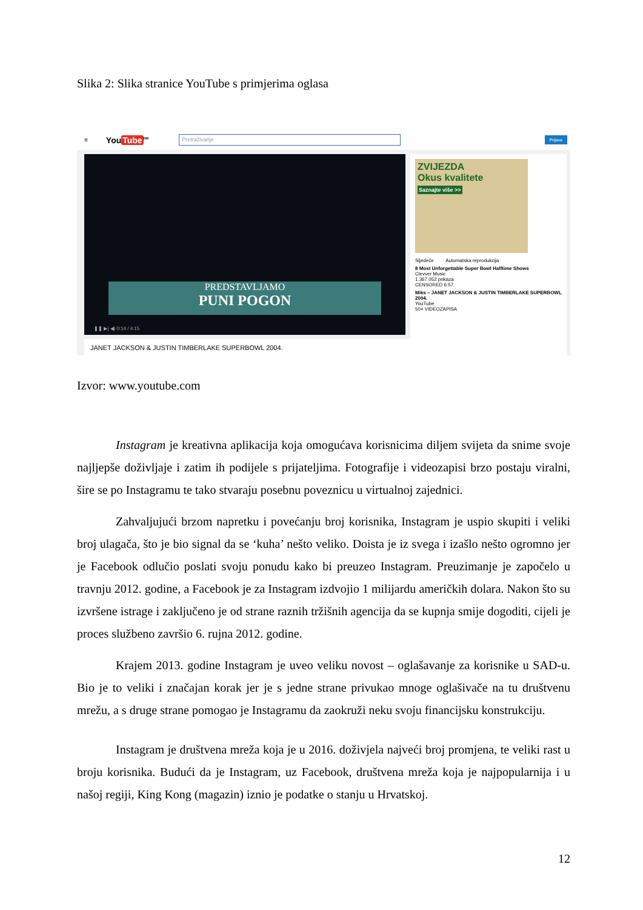Slika 2: Slika stranice YouTube s primjerima oglasa
≡ YouTube<sup>HR</sup>
Pretraživanje
Prijava
PREDSTAVLJAMO
PUNI POGON
❚❚ ▶| ◀) 0:14 / 4:15
JANET JACKSON & JUSTIN TIMBERLAKE SUPERBOWL 2004.
ZVIJEZDA
Okus kvalitete
Saznajte više >>
Sljedeće Automatska reprodukcija
8 Most Unforgettable Super Bowl Halftime Shows
Clevver Music
1.367.052 prikaza
CENSORED 6:57
Miks – JANET JACKSON & JUSTIN TIMBERLAKE SUPERBOWL 2004.
YouTube
50+ VIDEOZAPISA
Izvor: www.youtube.com
Instagram je kreativna aplikacija koja omogućava korisnicima diljem svijeta da snime svoje najljepše doživljaje i zatim ih podijele s prijateljima. Fotografije i videozapisi brzo postaju viralni, šire se po Instagramu te tako stvaraju posebnu poveznicu u virtualnoj zajednici.
Zahvaljujući brzom napretku i povećanju broj korisnika, Instagram je uspio skupiti i veliki broj ulagača, što je bio signal da se ‘kuha’ nešto veliko. Doista je iz svega i izašlo nešto ogromno jer je Facebook odlučio poslati svoju ponudu kako bi preuzeo Instagram. Preuzimanje je započelo u travnju 2012. godine, a Facebook je za Instagram izdvojio 1 milijardu američkih dolara. Nakon što su izvršene istrage i zaključeno je od strane raznih tržišnih agencija da se kupnja smije dogoditi, cijeli je proces službeno završio 6. rujna 2012. godine.
Krajem 2013. godine Instagram je uveo veliku novost – oglašavanje za korisnike u SAD-u. Bio je to veliki i značajan korak jer je s jedne strane privukao mnoge oglašivače na tu društvenu mrežu, a s druge strane pomogao je Instagramu da zaokruži neku svoju financijsku konstrukciju.
Instagram je društvena mreža koja je u 2016. doživjela najveći broj promjena, te veliki rast u broju korisnika. Budući da je Instagram, uz Facebook, društvena mreža koja je najpopularnija i u našoj regiji, King Kong (magazin) iznio je podatke o stanju u Hrvatskoj.
12